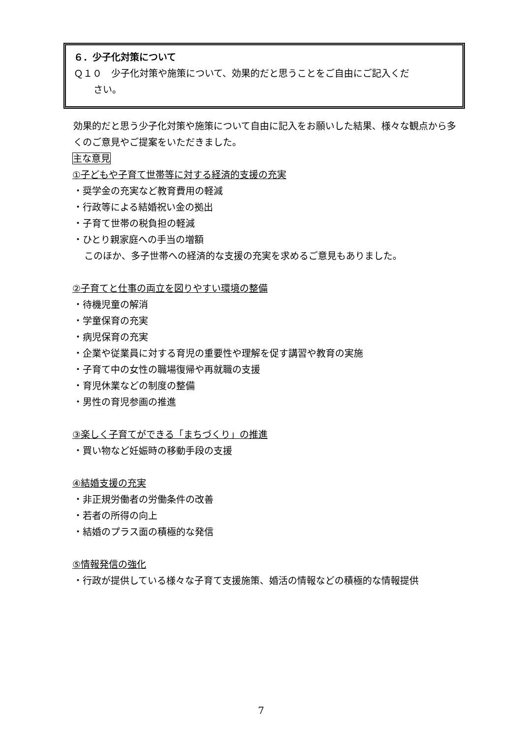６．少子化対策について
Ｑ１０　少子化対策や施策について、効果的だと思うことをご自由にご記入くだ
さい。
効果的だと思う少子化対策や施策について自由に記入をお願いした結果、様々な観点から多くのご意見やご提案をいただきました。
主な意見
①子どもや子育て世帯等に対する経済的支援の充実
・奨学金の充実など教育費用の軽減
・行政等による結婚祝い金の拠出
・子育て世帯の税負担の軽減
・ひとり親家庭への手当の増額
このほか、多子世帯への経済的な支援の充実を求めるご意見もありました。
②子育てと仕事の両立を図りやすい環境の整備
・待機児童の解消
・学童保育の充実
・病児保育の充実
・企業や従業員に対する育児の重要性や理解を促す講習や教育の実施
・子育て中の女性の職場復帰や再就職の支援
・育児休業などの制度の整備
・男性の育児参画の推進
③楽しく子育てができる「まちづくり」の推進
・買い物など妊娠時の移動手段の支援
④結婚支援の充実
・非正規労働者の労働条件の改善
・若者の所得の向上
・結婚のプラス面の積極的な発信
⑤情報発信の強化
・行政が提供している様々な子育て支援施策、婚活の情報などの積極的な情報提供
7